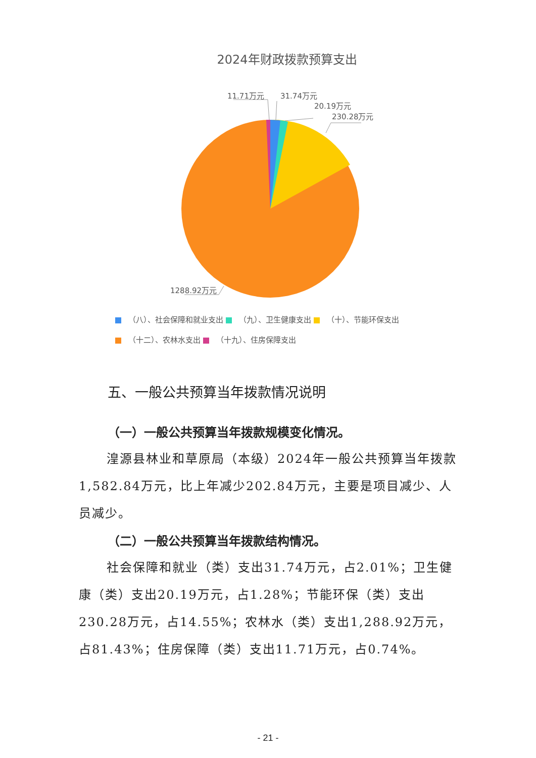2024年财政拨款预算支出
11.71万元 31.74万元
20.19万元
230.28万元
1288.92万元
（八）、社会保障和就业支出 （九）、卫生健康支出 （十）、节能环保支出
（十二）、农林水支出 （十九）、住房保障支出
五、一般公共预算当年拨款情况说明
（一）一般公共预算当年拨款规模变化情况。
湟源县林业和草原局（本级）2024年一般公共预算当年拨款1,582.84万元，比上年减少202.84万元，主要是项目减少、人员减少。
（二）一般公共预算当年拨款结构情况。
社会保障和就业（类）支出31.74万元，占2.01%；卫生健康（类）支出20.19万元，占1.28%；节能环保（类）支出230.28万元，占14.55%；农林水（类）支出1,288.92万元，占81.43%；住房保障（类）支出11.71万元，占0.74%。
- 21 -